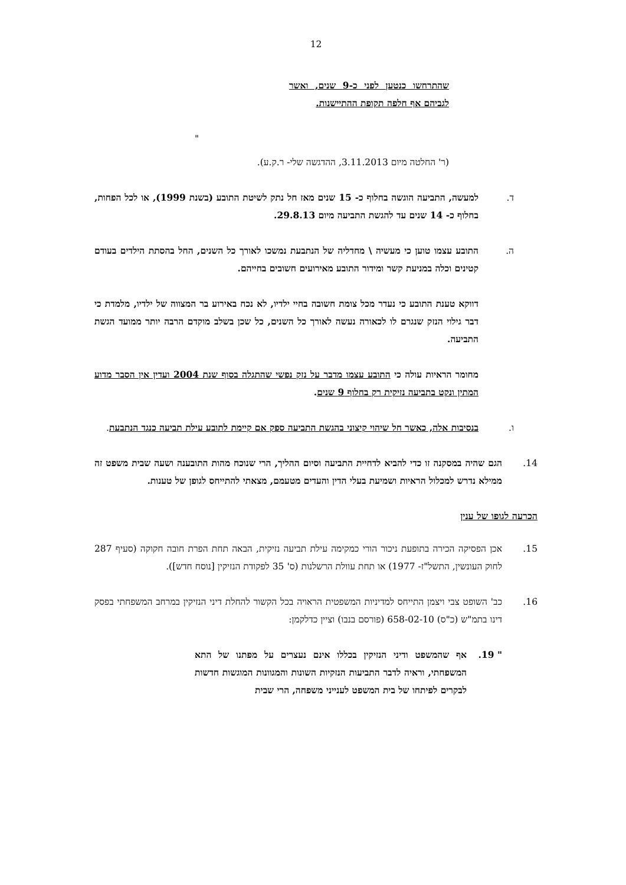12
שהתרחשו כנטען לפני כ-9 שנים, ואשר לגביהם אף חלפה תקופת ההתיישנות.
"
(ר' החלטה מיום 3.11.2013, ההדגשה שלי- ר.ק.ע).
ד. למעשה, התביעה הוגשה בחלוף כ- 15 שנים מאז חל נתק לשיטת התובע (בשנת 1999), או לכל הפחות, בחלוף כ- 14 שנים עד להגשת התביעה מיום 29.8.13.
ה. התובע עצמו טוען כי מעשיה \ מחדליה של הנתבעת נמשכו לאורך כל השנים, החל בהסתת הילדים בעודם קטינים וכלה במניעת קשר ומידור התובע מאירועים חשובים בחייהם.
דווקא טענת התובע כי נעדר מכל צומת חשובה בחיי ילדיו, לא נכח באירוע בר המצווה של ילדיו, מלמדת כי דבר גילוי הנזק שנגרם לו לכאורה נעשה לאורך כל השנים, כל שכן בשלב מוקדם הרבה יותר ממועד הגשת התביעה.
מחומר הראיות עולה כי התובע עצמו מדבר על נזק נפשי שהתגלה בסוף שנת 2004 ועדין אין הסבר מדוע המתין ונקט בתביעה נזיקית רק בחלוף 9 שנים.
ו. בנסיבות אלה, כאשר חל שיהוי קיצוני בהגשת התביעה ספק אם קיימת לתובע עילת תביעה כנגד הנתבעת.
14. הגם שהיה במסקנה זו כדי להביא לדחיית התביעה וסיום ההליך, הרי שנוכח מהות התובענה ושעה שבית משפט זה ממילא נדרש למכלול הראיות ושמיעת בעלי הדין והעדים מטעמם, מצאתי להתייחס לגופן של טענות.
הכרעה לגופו של ענין
15. אכן הפסיקה הכירה בתופעת ניכור הורי כמקימה עילת תביעה נזיקית, הבאה תחת הפרת חובה חקוקה (סעיף 287 לחוק העונשין, התשל"ז- 1977) או תחת עוולת הרשלנות (ס' 35 לפקודת הנזיקין [נוסח חדש]).
16. כב' השופט צבי ויצמן התייחס למדיניות המשפטית הראויה בכל הקשור להחלת דיני הנזיקין במרחב המשפחתי בפסק דינו בתמ"ש (כ"ס) 658-02-10 (פורסם בנבו) וציין כדלקמן:
" 19. אף שהמשפט ודיני הנזיקין בכללו אינם נעצרים על מפתנו של התא המשפחתי, וראיה לדבר התביעות הנזקיות השונות והמגוונות המוגשות חדשות לבקרים לפיתחו של בית המשפט לענייני משפחה, הרי שבית